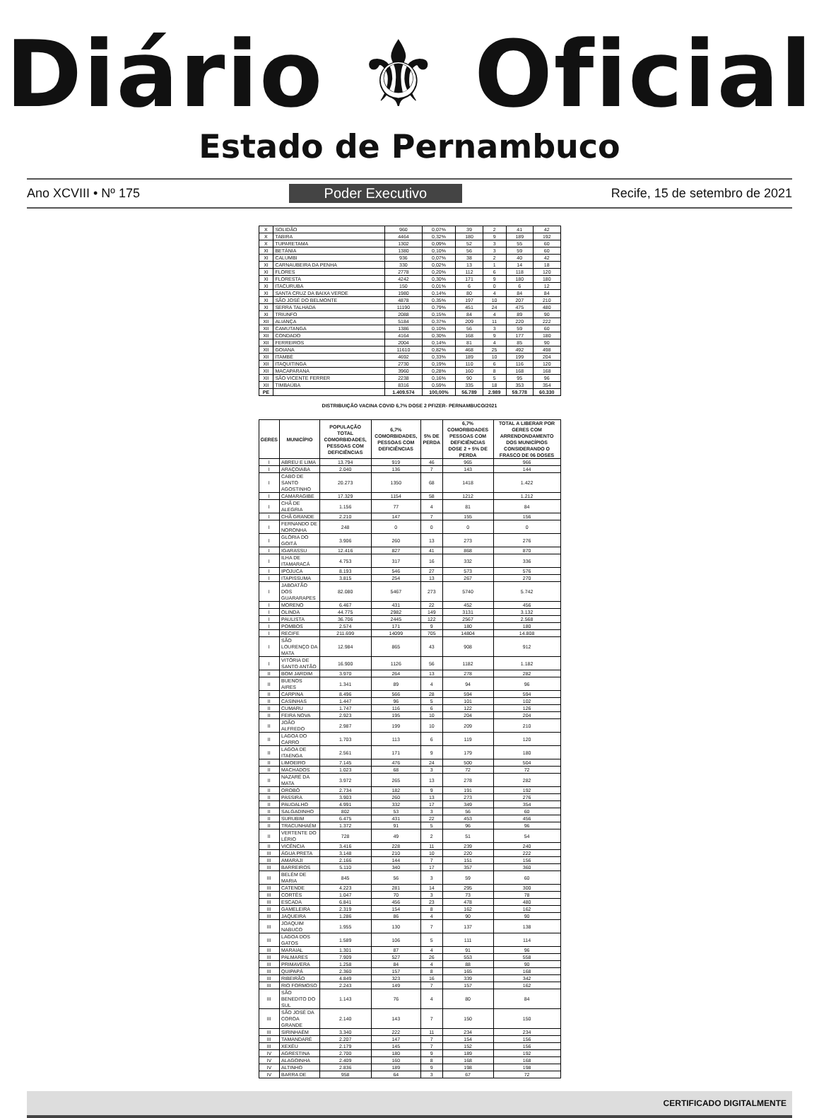Diário ⚜ Oficial
Estado de Pernambuco
Ano XCVIII • Nº 175 Poder Executivo Recife, 15 de setembro de 2021
| X | SOLIDÃO | 960 | 0,07% | 39 | 2 | 41 | 42 |
| X | TABIRA | 4464 | 0,32% | 180 | 9 | 189 | 192 |
| X | TUPARETAMA | 1302 | 0,09% | 52 | 3 | 55 | 60 |
| XI | BETÂNIA | 1380 | 0,10% | 56 | 3 | 59 | 60 |
| XI | CALUMBI | 936 | 0,07% | 38 | 2 | 40 | 42 |
| XI | CARNAUBEIRA DA PENHA | 330 | 0,02% | 13 | 1 | 14 | 18 |
| XI | FLORES | 2778 | 0,20% | 112 | 6 | 118 | 120 |
| XI | FLORESTA | 4242 | 0,30% | 171 | 9 | 180 | 180 |
| XI | ITACURUBA | 150 | 0,01% | 6 | 0 | 6 | 12 |
| XI | SANTA CRUZ DA BAIXA VERDE | 1980 | 0,14% | 80 | 4 | 84 | 84 |
| XI | SÃO JOSÉ DO BELMONTE | 4878 | 0,35% | 197 | 10 | 207 | 210 |
| XI | SERRA TALHADA | 11190 | 0,79% | 451 | 24 | 475 | 480 |
| XI | TRIUNFO | 2088 | 0,15% | 84 | 4 | 89 | 90 |
| XII | ALIANÇA | 5184 | 0,37% | 209 | 11 | 220 | 222 |
| XII | CAMUTANGA | 1386 | 0,10% | 56 | 3 | 59 | 60 |
| XII | CONDADO | 4164 | 0,30% | 168 | 9 | 177 | 180 |
| XII | FERREIROS | 2004 | 0,14% | 81 | 4 | 85 | 90 |
| XII | GOIANA | 11610 | 0,82% | 468 | 25 | 492 | 498 |
| XII | ITAMBÉ | 4692 | 0,33% | 189 | 10 | 199 | 204 |
| XII | ITAQUITINGA | 2730 | 0,19% | 110 | 6 | 116 | 120 |
| XII | MACAPARANA | 3960 | 0,28% | 160 | 8 | 168 | 168 |
| XII | SÃO VICENTE FERRER | 2238 | 0,16% | 90 | 5 | 95 | 96 |
| XII | TIMBAÚBA | 8316 | 0,59% | 335 | 18 | 353 | 354 |
| PE | | 1.409.574 | 100,00% | 56.789 | 2.989 | 59.778 | 60.330 |
DISTRIBUIÇÃO VACINA COVID 6,7% DOSE 2 PFIZER- PERNAMBUCO/2021
| GERES | MUNICÍPIO | POPULAÇÃO TOTAL COMORBIDADES, PESSOAS COM DEFICIÊNCIAS | 6,7% COMORBIDADES, PESSOAS COM DEFICIÊNCIAS | 5% DE PERDA | 6,7% COMORBIDADES PESSOAS COM DEFICIÊNCIAS DOSE 2 + 5% DE PERDA | TOTAL A LIBERAR POR GERES COM ARRENDONDAMENTO DOS MUNICÍPIOS CONSIDERANDO O FRASCO DE 06 DOSES |
| --- | --- | --- | --- | --- | --- | --- |
| I | ABREU E LIMA | 13.794 | 919 | 46 | 965 | 966 |
| I | ARAÇOIABA | 2.040 | 136 | 7 | 143 | 144 |
| I | CABO DE SANTO AGOSTINHO | 20.273 | 1350 | 68 | 1418 | 1.422 |
| I | CAMARAGIBE | 17.329 | 1154 | 58 | 1212 | 1.212 |
| I | CHÃ DE ALEGRIA | 1.156 | 77 | 4 | 81 | 84 |
| I | CHÃ GRANDE | 2.210 | 147 | 7 | 155 | 156 |
| I | FERNANDO DE NORONHA | 248 | 0 | 0 | 0 | 0 |
| I | GLÓRIA DO GOITÁ | 3.906 | 260 | 13 | 273 | 276 |
| I | IGARASSU | 12.416 | 827 | 41 | 868 | 870 |
| I | ILHA DE ITAMARACÁ | 4.753 | 317 | 16 | 332 | 336 |
| I | IPOJUCA | 8.193 | 546 | 27 | 573 | 576 |
| I | ITAPISSUMA | 3.815 | 254 | 13 | 267 | 270 |
| I | JABOATÃO DOS GUARARAPES | 82.080 | 5467 | 273 | 5740 | 5.742 |
| I | MORENO | 6.467 | 431 | 22 | 452 | 456 |
| I | OLINDA | 44.775 | 2982 | 149 | 3131 | 3.132 |
| I | PAULISTA | 36.706 | 2445 | 122 | 2567 | 2.568 |
| I | POMBOS | 2.574 | 171 | 9 | 180 | 180 |
| I | RECIFE | 211.699 | 14099 | 705 | 14804 | 14.808 |
| I | SÃO LOURENÇO DA MATA | 12.984 | 865 | 43 | 908 | 912 |
| I | VITÓRIA DE SANTO ANTÃO | 16.900 | 1126 | 56 | 1182 | 1.182 |
| II | BOM JARDIM | 3.970 | 264 | 13 | 278 | 282 |
| II | BUENOS AIRES | 1.341 | 89 | 4 | 94 | 96 |
| II | CARPINA | 8.496 | 566 | 28 | 594 | 594 |
| II | CASINHAS | 1.447 | 96 | 5 | 101 | 102 |
| II | CUMARU | 1.747 | 116 | 6 | 122 | 126 |
| II | FEIRA NOVA | 2.923 | 195 | 10 | 204 | 204 |
| II | JOÃO ALFREDO | 2.987 | 199 | 10 | 209 | 210 |
| II | LAGOA DO CARRO | 1.703 | 113 | 6 | 119 | 120 |
| II | LAGOA DE ITAENGA | 2.561 | 171 | 9 | 179 | 180 |
| II | LIMOEIRO | 7.145 | 476 | 24 | 500 | 504 |
| II | MACHADOS | 1.023 | 68 | 3 | 72 | 72 |
| II | NAZARÉ DA MATA | 3.972 | 265 | 13 | 278 | 282 |
| II | OROBÓ | 2.734 | 182 | 9 | 191 | 192 |
| II | PASSIRA | 3.903 | 260 | 13 | 273 | 276 |
| II | PAUDALHO | 4.991 | 332 | 17 | 349 | 354 |
| II | SALGADINHO | 802 | 53 | 3 | 56 | 60 |
| II | SURUBIM | 6.475 | 431 | 22 | 453 | 456 |
| II | TRACUNHAÉM | 1.372 | 91 | 5 | 96 | 96 |
| II | VERTENTE DO LÉRIO | 728 | 49 | 2 | 51 | 54 |
| II | VICÊNCIA | 3.416 | 228 | 11 | 239 | 240 |
| III | ÁGUA PRETA | 3.148 | 210 | 10 | 220 | 222 |
| III | AMARAJI | 2.166 | 144 | 7 | 151 | 156 |
| III | BARREIROS | 5.110 | 340 | 17 | 357 | 360 |
| III | BELÉM DE MARIA | 845 | 56 | 3 | 59 | 60 |
| III | CATENDE | 4.223 | 281 | 14 | 295 | 300 |
| III | CORTÊS | 1.047 | 70 | 3 | 73 | 78 |
| III | ESCADA | 6.841 | 456 | 23 | 478 | 480 |
| III | GAMELEIRA | 2.319 | 154 | 8 | 162 | 162 |
| III | JAQUEIRA | 1.286 | 86 | 4 | 90 | 90 |
| III | JOAQUIM NABUCO | 1.955 | 130 | 7 | 137 | 138 |
| III | LAGOA DOS GATOS | 1.589 | 106 | 5 | 111 | 114 |
| III | MARAIAL | 1.301 | 87 | 4 | 91 | 96 |
| III | PALMARES | 7.909 | 527 | 26 | 553 | 558 |
| III | PRIMAVERA | 1.258 | 84 | 4 | 88 | 90 |
| III | QUIPAPÁ | 2.360 | 157 | 8 | 165 | 168 |
| III | RIBEIRÃO | 4.849 | 323 | 16 | 339 | 342 |
| III | RIO FORMOSO | 2.243 | 149 | 7 | 157 | 162 |
| III | SÃO BENEDITO DO SUL | 1.143 | 76 | 4 | 80 | 84 |
| III | SÃO JOSÉ DA COROA GRANDE | 2.140 | 143 | 7 | 150 | 150 |
| III | SIRINHAÉM | 3.340 | 222 | 11 | 234 | 234 |
| III | TAMANDARÉ | 2.207 | 147 | 7 | 154 | 156 |
| III | XEXÉU | 2.179 | 145 | 7 | 152 | 156 |
| IV | AGRESTINA | 2.700 | 180 | 9 | 189 | 192 |
| IV | ALAGOINHA | 2.409 | 160 | 8 | 168 | 168 |
| IV | ALTINHO | 2.836 | 189 | 9 | 198 | 198 |
| IV | BARRA DE | 958 | 64 | 3 | 67 | 72 |
CERTIFICADO DIGITALMENTE